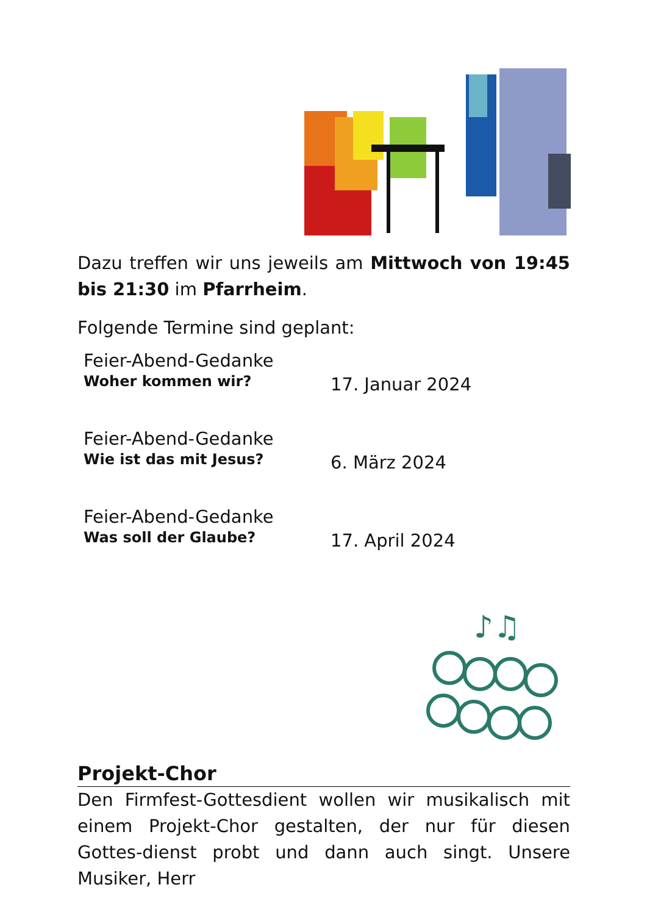Dazu treffen wir uns jeweils am Mittwoch von 19:45 bis 21:30 im Pfarrheim.
Folgende Termine sind geplant:
Feier-Abend-Gedanke
Woher kommen wir?
17. Januar 2024
Feier-Abend-Gedanke
Wie ist das mit Jesus?
6. März 2024
Feier-Abend-Gedanke
Was soll der Glaube?
17. April 2024
♪♫
Projekt-Chor
Den Firmfest-Gottesdient wollen wir musikalisch mit einem Projekt-Chor gestalten, der nur für diesen Gottes-dienst probt und dann auch singt. Unsere Musiker, Herr